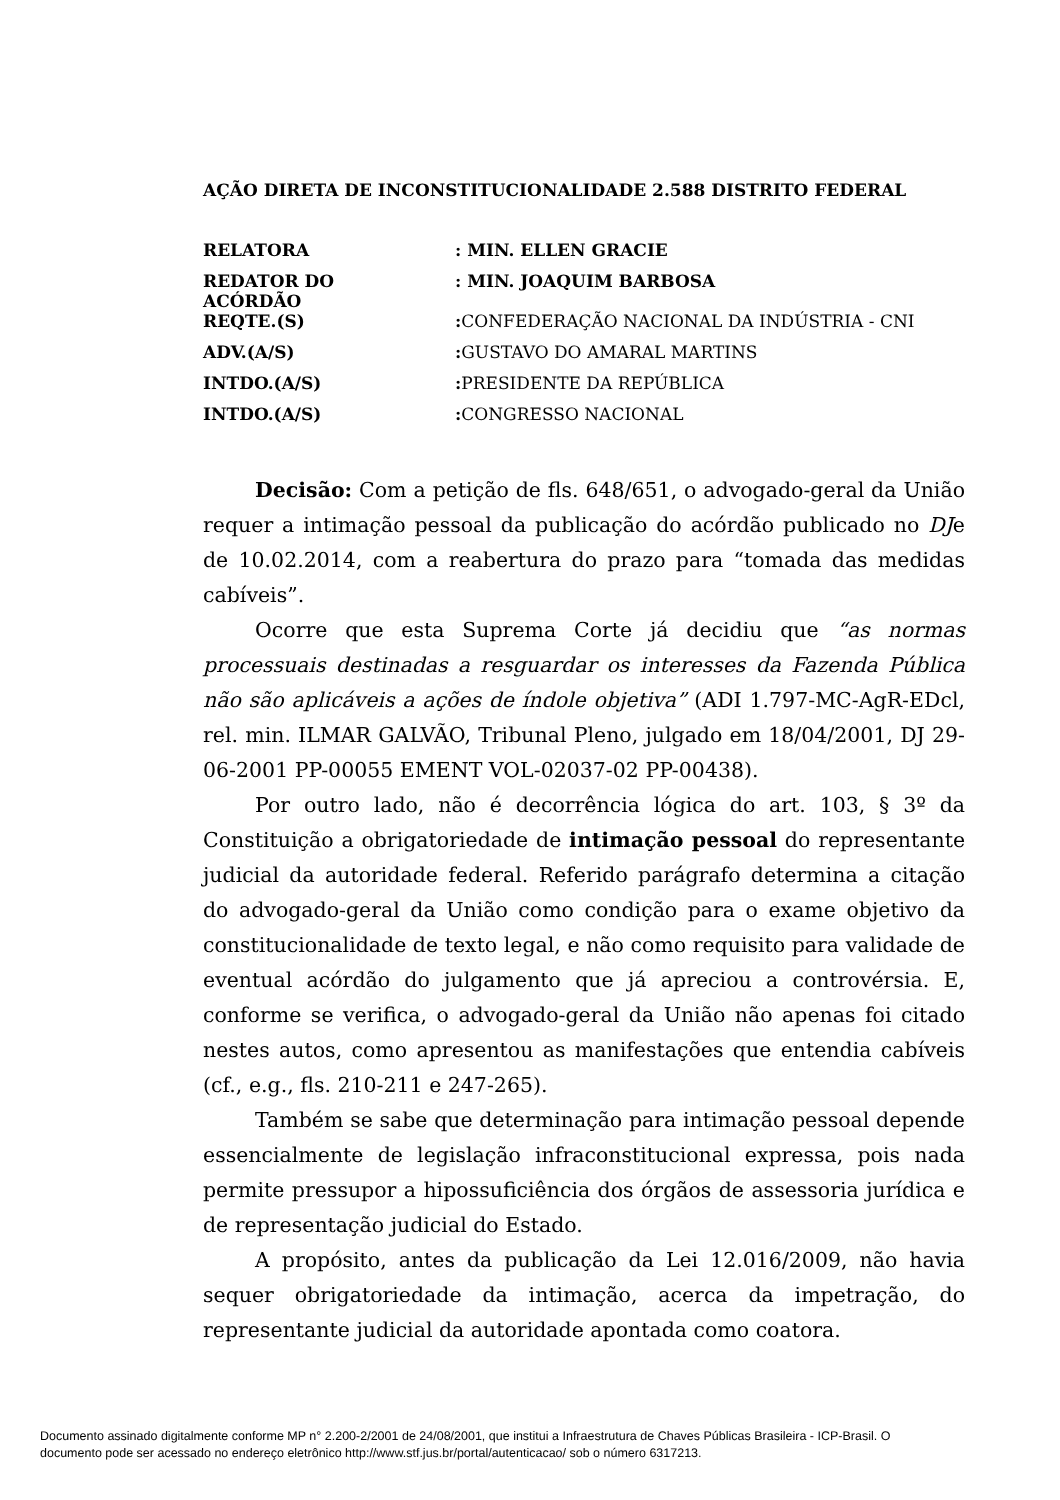AÇÃO DIRETA DE INCONSTITUCIONALIDADE 2.588 DISTRITO FEDERAL
| RELATORA | : MIN. ELLEN GRACIE |
| REDATOR DO ACÓRDÃO | : MIN. JOAQUIM BARBOSA |
| REQTE.(S) | : CONFEDERAÇÃO NACIONAL DA INDÚSTRIA - CNI |
| ADV.(A/S) | : GUSTAVO DO AMARAL MARTINS |
| INTDO.(A/S) | : PRESIDENTE DA REPÚBLICA |
| INTDO.(A/S) | : CONGRESSO NACIONAL |
Decisão: Com a petição de fls. 648/651, o advogado-geral da União requer a intimação pessoal da publicação do acórdão publicado no DJe de 10.02.2014, com a reabertura do prazo para “tomada das medidas cabíveis”.
Ocorre que esta Suprema Corte já decidiu que “as normas processuais destinadas a resguardar os interesses da Fazenda Pública não são aplicáveis a ações de índole objetiva” (ADI 1.797-MC-AgR-EDcl, rel. min. ILMAR GALVÃO, Tribunal Pleno, julgado em 18/04/2001, DJ 29-06-2001 PP-00055 EMENT VOL-02037-02 PP-00438).
Por outro lado, não é decorrência lógica do art. 103, § 3º da Constituição a obrigatoriedade de intimação pessoal do representante judicial da autoridade federal. Referido parágrafo determina a citação do advogado-geral da União como condição para o exame objetivo da constitucionalidade de texto legal, e não como requisito para validade de eventual acórdão do julgamento que já apreciou a controvérsia. E, conforme se verifica, o advogado-geral da União não apenas foi citado nestes autos, como apresentou as manifestações que entendia cabíveis (cf., e.g., fls. 210-211 e 247-265).
Também se sabe que determinação para intimação pessoal depende essencialmente de legislação infraconstitucional expressa, pois nada permite pressupor a hipossuficiência dos órgãos de assessoria jurídica e de representação judicial do Estado.
A propósito, antes da publicação da Lei 12.016/2009, não havia sequer obrigatoriedade da intimação, acerca da impetração, do representante judicial da autoridade apontada como coatora.
Documento assinado digitalmente conforme MP n° 2.200-2/2001 de 24/08/2001, que institui a Infraestrutura de Chaves Públicas Brasileira - ICP-Brasil. O
documento pode ser acessado no endereço eletrônico http://www.stf.jus.br/portal/autenticacao/ sob o número 6317213.